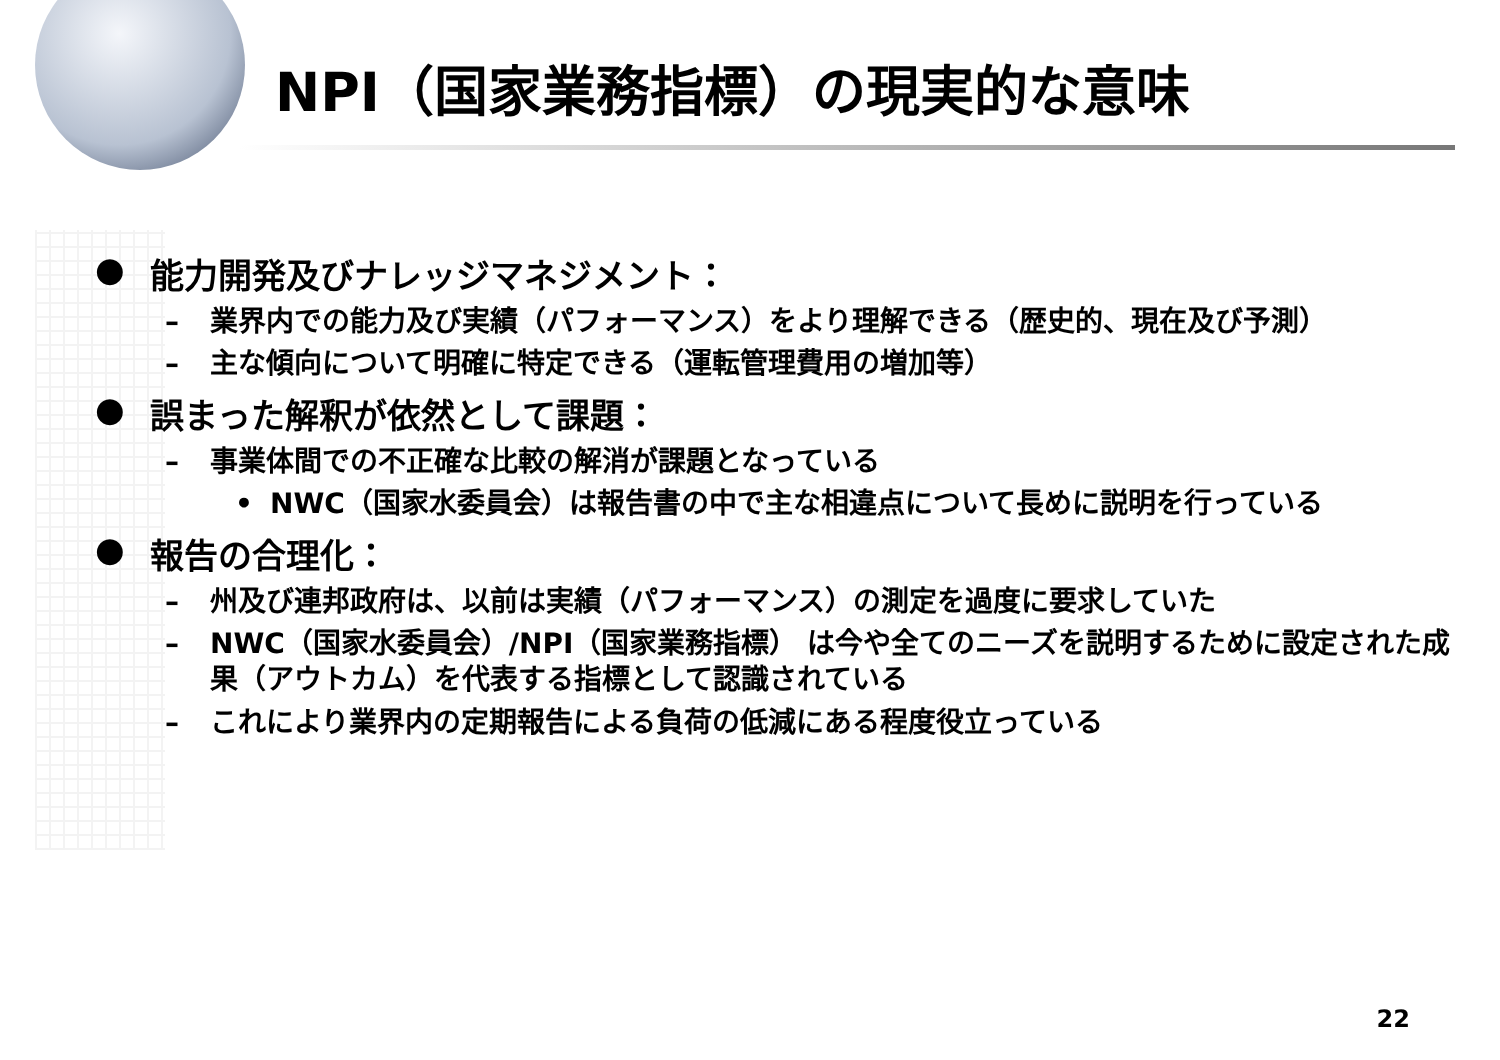NPI（国家業務指標）の現実的な意味
● 能力開発及びナレッジマネジメント：
– 業界内での能力及び実績（パフォーマンス）をより理解できる（歴史的、現在及び予測）
– 主な傾向について明確に特定できる（運転管理費用の増加等）
● 誤まった解釈が依然として課題：
– 事業体間での不正確な比較の解消が課題となっている
• NWC（国家水委員会）は報告書の中で主な相違点について長めに説明を行っている
● 報告の合理化：
– 州及び連邦政府は、以前は実績（パフォーマンス）の測定を過度に要求していた
– NWC（国家水委員会）/NPI（国家業務指標） は今や全てのニーズを説明するために設定された成果（アウトカム）を代表する指標として認識されている
– これにより業界内の定期報告による負荷の低減にある程度役立っている
22